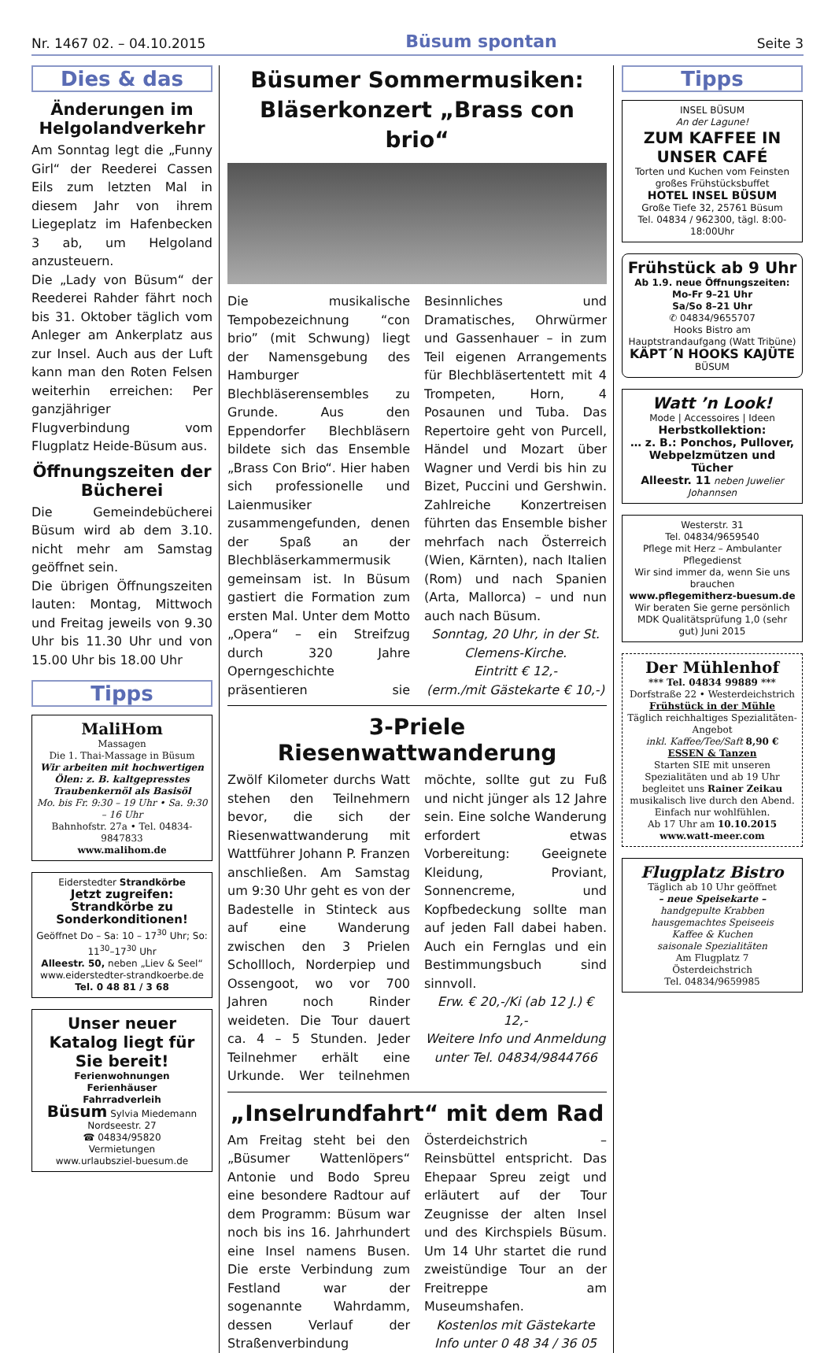Nr. 1467 02. – 04.10.2015 Büsum spontan Seite 3
Dies & das
Änderungen im Helgolandverkehr
Am Sonntag legt die „Funny Girl“ der Reederei Cassen Eils zum letzten Mal in diesem Jahr von ihrem Liegeplatz im Hafenbecken 3 ab, um Helgoland anzusteuern.
Die „Lady von Büsum“ der Reederei Rahder fährt noch bis 31. Oktober täglich vom Anleger am Ankerplatz aus zur Insel. Auch aus der Luft kann man den Roten Felsen weiterhin erreichen: Per ganzjähriger Flugverbindung vom Flugplatz Heide-Büsum aus.
Öffnungszeiten der Bücherei
Die Gemeindebücherei Büsum wird ab dem 3.10. nicht mehr am Samstag geöffnet sein.
Die übrigen Öffnungszeiten lauten: Montag, Mittwoch und Freitag jeweils von 9.30 Uhr bis 11.30 Uhr und von 15.00 Uhr bis 18.00 Uhr
Tipps
MaliHom
Massagen
Die 1. Thai-Massage in Büsum
Wir arbeiten mit hochwertigen Ölen: z. B. kaltgepresstes Traubenkernöl als Basisöl
Mo. bis Fr. 9:30 – 19 Uhr • Sa. 9:30 – 16 Uhr
Bahnhofstr. 27a • Tel. 04834-9847833
www.malihom.de
Eiderstedter Strandkörbe
Jetzt zugreifen: Strandkörbe zu Sonderkonditionen!
Geöffnet Do – Sa: 10 – 17<sup>30</sup> Uhr; So: 11<sup>30</sup>–17<sup>30</sup> Uhr
Alleestr. 50, neben „Liev & Seel“
www.eiderstedter-strandkoerbe.de
Tel. 0 48 81 / 3 68
Unser neuer Katalog liegt für Sie bereit!
Ferienwohnungen
Ferienhäuser
Fahrradverleih
Büsum Sylvia Miedemann
Nordseestr. 27
☎ 04834/95820
Vermietungen
www.urlaubsziel-buesum.de
Büsumer Sommermusiken:
Bläserkonzert „Brass con brio“
Die musikalische Tempobezeichnung “con brio” (mit Schwung) liegt der Namensgebung des Hamburger Blechbläserensembles zu Grunde. Aus den Eppendorfer Blechbläsern bildete sich das Ensemble „Brass Con Brio“. Hier haben sich professionelle und Laienmusiker zusammengefunden, denen der Spaß an der Blechbläserkammermusik gemeinsam ist. In Büsum gastiert die Formation zum ersten Mal. Unter dem Motto „Opera“ – ein Streifzug durch 320 Jahre Operngeschichte präsentieren sie Besinnliches und Dramatisches, Ohrwürmer und Gassenhauer – in zum Teil eigenen Arrangements für Blechbläsertentett mit 4 Trompeten, Horn, 4 Posaunen und Tuba. Das Repertoire geht von Purcell, Händel und Mozart über Wagner und Verdi bis hin zu Bizet, Puccini und Gershwin. Zahlreiche Konzertreisen führten das Ensemble bisher mehrfach nach Österreich (Wien, Kärnten), nach Italien (Rom) und nach Spanien (Arta, Mallorca) – und nun auch nach Büsum.
Sonntag, 20 Uhr, in der St. Clemens-Kirche.
Eintritt € 12,-
(erm./mit Gästekarte € 10,-)
3-Priele Riesenwattwanderung
Zwölf Kilometer durchs Watt stehen den Teilnehmern bevor, die sich der Riesenwattwanderung mit Wattführer Johann P. Franzen anschließen. Am Samstag um 9:30 Uhr geht es von der Badestelle in Stinteck aus auf eine Wanderung zwischen den 3 Prielen Schollloch, Norderpiep und Ossengoot, wo vor 700 Jahren noch Rinder weideten. Die Tour dauert ca. 4 – 5 Stunden. Jeder Teilnehmer erhält eine Urkunde. Wer teilnehmen möchte, sollte gut zu Fuß und nicht jünger als 12 Jahre sein. Eine solche Wanderung erfordert etwas Vorbereitung: Geeignete Kleidung, Proviant, Sonnencreme, und Kopfbedeckung sollte man auf jeden Fall dabei haben. Auch ein Fernglas und ein Bestimmungsbuch sind sinnvoll.
Erw. € 20,-/Ki (ab 12 J.) € 12,-
Weitere Info und Anmeldung unter Tel. 04834/9844766
„Inselrundfahrt“ mit dem Rad
Am Freitag steht bei den „Büsumer Wattenlöpers“ Antonie und Bodo Spreu eine besondere Radtour auf dem Programm: Büsum war noch bis ins 16. Jahrhundert eine Insel namens Busen. Die erste Verbindung zum Festland war der sogenannte Wahrdamm, dessen Verlauf der Straßenverbindung Österdeichstrich – Reinsbüttel entspricht. Das Ehepaar Spreu zeigt und erläutert auf der Tour Zeugnisse der alten Insel und des Kirchspiels Büsum. Um 14 Uhr startet die rund zweistündige Tour an der Freitreppe am Museumshafen.
Kostenlos mit Gästekarte
Info unter 0 48 34 / 36 05
Tipps
INSEL BÜSUM
An der Lagune!
ZUM KAFFEE IN UNSER CAFÉ
Torten und Kuchen vom Feinsten
großes Frühstücksbuffet
HOTEL INSEL BÜSUM
Große Tiefe 32, 25761 Büsum
Tel. 04834 / 962300, tägl. 8:00-18:00Uhr
Frühstück ab 9 Uhr
Ab 1.9. neue Öffnungszeiten:
Mo-Fr 9–21 Uhr
Sa/So 8–21 Uhr
✆ 04834/9655707
Hooks Bistro am Hauptstrandaufgang (Watt Tribüne)
KÄPT´N HOOKS KAJÜTE BÜSUM
Watt ’n Look!
Mode | Accessoires | Ideen
Herbstkollektion:
… z. B.: Ponchos, Pullover, Webpelzmützen und Tücher
Alleestr. 11 neben Juwelier Johannsen
Westerstr. 31
Tel. 04834/9659540
Pflege mit Herz – Ambulanter Pflegedienst
Wir sind immer da, wenn Sie uns brauchen
www.pflegemitherz-buesum.de
Wir beraten Sie gerne persönlich
MDK Qualitätsprüfung 1,0 (sehr gut) Juni 2015
Der Mühlenhof
*** Tel. 04834 99889 ***
Dorfstraße 22 • Westerdeichstrich
Frühstück in der Mühle
Täglich reichhaltiges Spezialitäten-Angebot
inkl. Kaffee/Tee/Saft 8,90 €
ESSEN & Tanzen
Starten SIE mit unseren Spezialitäten und ab 19 Uhr begleitet uns Rainer Zeikau musikalisch live durch den Abend. Einfach nur wohlfühlen.
Ab 17 Uhr am 10.10.2015
www.watt-meer.com
Flugplatz Bistro
Täglich ab 10 Uhr geöffnet
– neue Speisekarte –
handgepulte Krabben
hausgemachtes Speiseeis
Kaffee & Kuchen
saisonale Spezialitäten
Am Flugplatz 7
Österdeichstrich
Tel. 04834/9659985